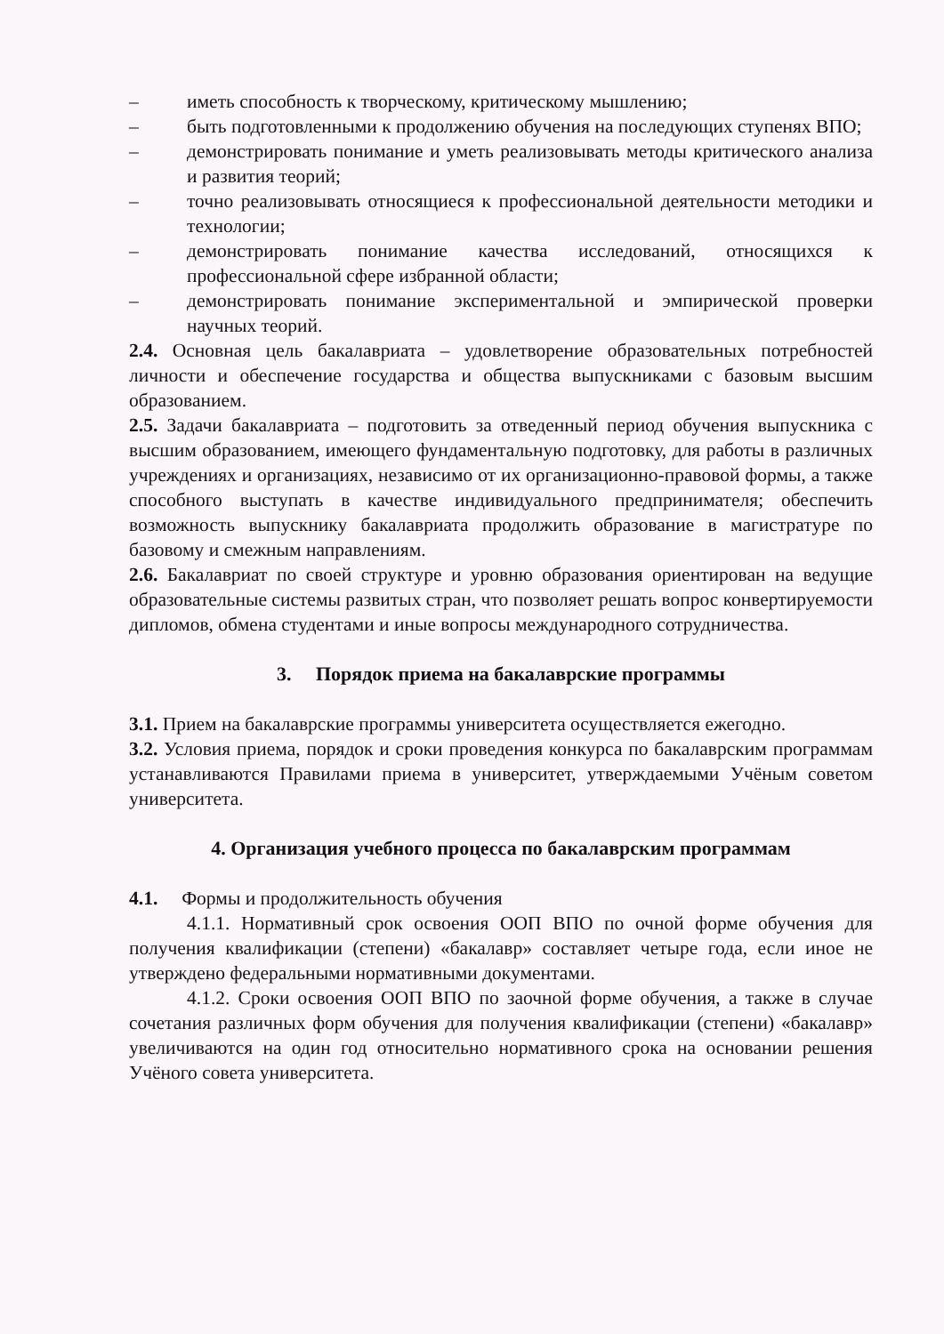– иметь способность к творческому, критическому мышлению;
– быть подготовленными к продолжению обучения на последующих ступенях ВПО;
– демонстрировать понимание и уметь реализовывать методы критического анализа и развития теорий;
– точно реализовывать относящиеся к профессиональной деятельности методики и технологии;
– демонстрировать понимание качества исследований, относящихся к профессиональной сфере избранной области;
– демонстрировать понимание экспериментальной и эмпирической проверки научных теорий.
2.4. Основная цель бакалавриата – удовлетворение образовательных потребностей личности и обеспечение государства и общества выпускниками с базовым высшим образованием.
2.5. Задачи бакалавриата – подготовить за отведенный период обучения выпускника с высшим образованием, имеющего фундаментальную подготовку, для работы в различных учреждениях и организациях, независимо от их организационно-правовой формы, а также способного выступать в качестве индивидуального предпринимателя; обеспечить возможность выпускнику бакалавриата продолжить образование в магистратуре по базовому и смежным направлениям.
2.6. Бакалавриат по своей структуре и уровню образования ориентирован на ведущие образовательные системы развитых стран, что позволяет решать вопрос конвертируемости дипломов, обмена студентами и иные вопросы международного сотрудничества.
3. Порядок приема на бакалаврские программы
3.1. Прием на бакалаврские программы университета осуществляется ежегодно.
3.2. Условия приема, порядок и сроки проведения конкурса по бакалаврским программам устанавливаются Правилами приема в университет, утверждаемыми Учёным советом университета.
4. Организация учебного процесса по бакалаврским программам
4.1. Формы и продолжительность обучения
4.1.1. Нормативный срок освоения ООП ВПО по очной форме обучения для получения квалификации (степени) «бакалавр» составляет четыре года, если иное не утверждено федеральными нормативными документами.
4.1.2. Сроки освоения ООП ВПО по заочной форме обучения, а также в случае сочетания различных форм обучения для получения квалификации (степени) «бакалавр» увеличиваются на один год относительно нормативного срока на основании решения Учёного совета университета.